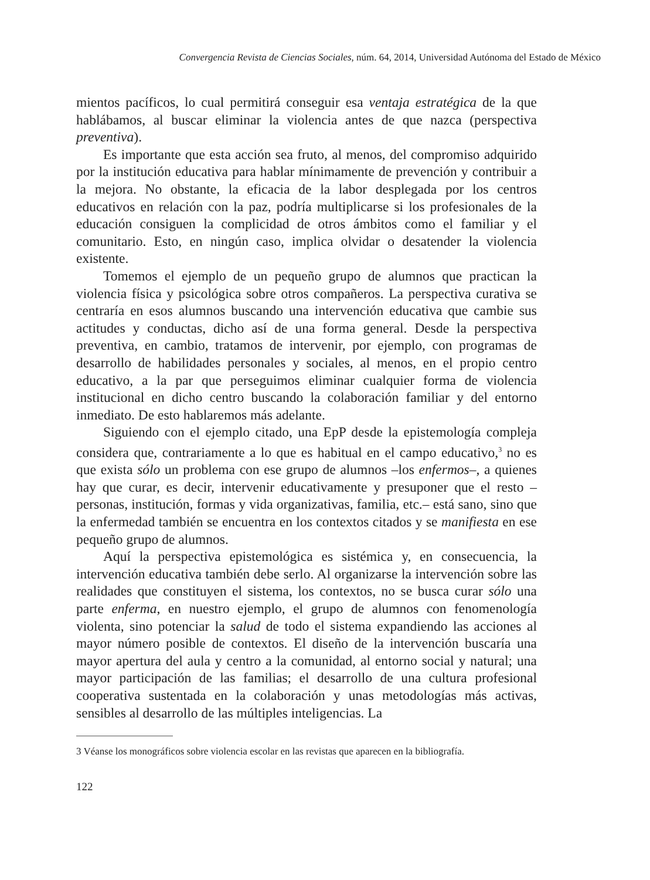Convergencia Revista de Ciencias Sociales, núm. 64, 2014, Universidad Autónoma del Estado de México
mientos pacíficos, lo cual permitirá conseguir esa ventaja estratégica de la que hablábamos, al buscar eliminar la violencia antes de que nazca (perspectiva preventiva).
Es importante que esta acción sea fruto, al menos, del compromiso adquirido por la institución educativa para hablar mínimamente de prevención y contribuir a la mejora. No obstante, la eficacia de la labor desplegada por los centros educativos en relación con la paz, podría multiplicarse si los profesionales de la educación consiguen la complicidad de otros ámbitos como el familiar y el comunitario. Esto, en ningún caso, implica olvidar o desatender la violencia existente.
Tomemos el ejemplo de un pequeño grupo de alumnos que practican la violencia física y psicológica sobre otros compañeros. La perspectiva curativa se centraría en esos alumnos buscando una intervención educativa que cambie sus actitudes y conductas, dicho así de una forma general. Desde la perspectiva preventiva, en cambio, tratamos de intervenir, por ejemplo, con programas de desarrollo de habilidades personales y sociales, al menos, en el propio centro educativo, a la par que perseguimos eliminar cualquier forma de violencia institucional en dicho centro buscando la colaboración familiar y del entorno inmediato. De esto hablaremos más adelante.
Siguiendo con el ejemplo citado, una EpP desde la epistemología compleja considera que, contrariamente a lo que es habitual en el campo educativo,<sup>3</sup> no es que exista sólo un problema con ese grupo de alumnos –los enfermos–, a quienes hay que curar, es decir, intervenir educativamente y presuponer que el resto –personas, institución, formas y vida organizativas, familia, etc.– está sano, sino que la enfermedad también se encuentra en los contextos citados y se manifiesta en ese pequeño grupo de alumnos.
Aquí la perspectiva epistemológica es sistémica y, en consecuencia, la intervención educativa también debe serlo. Al organizarse la intervención sobre las realidades que constituyen el sistema, los contextos, no se busca curar sólo una parte enferma, en nuestro ejemplo, el grupo de alumnos con fenomenología violenta, sino potenciar la salud de todo el sistema expandiendo las acciones al mayor número posible de contextos. El diseño de la intervención buscaría una mayor apertura del aula y centro a la comunidad, al entorno social y natural; una mayor participación de las familias; el desarrollo de una cultura profesional cooperativa sustentada en la colaboración y unas metodologías más activas, sensibles al desarrollo de las múltiples inteligencias. La
3 Véanse los monográficos sobre violencia escolar en las revistas que aparecen en la bibliografía.
122